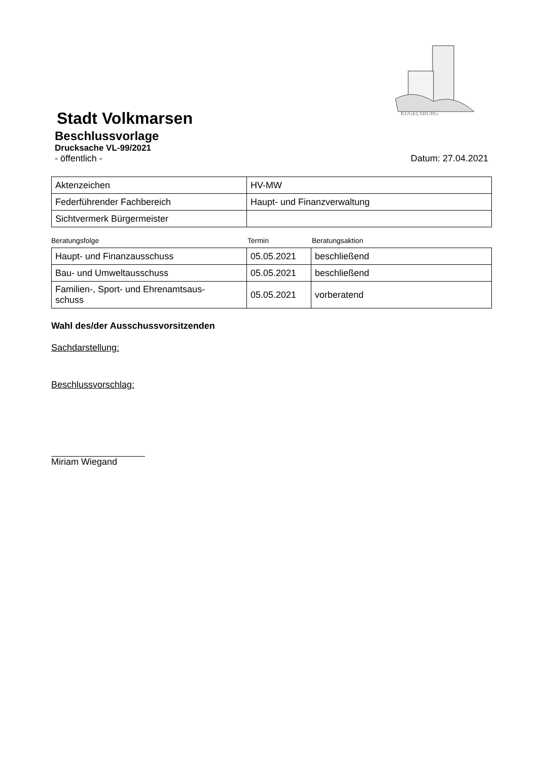KUGELSBURG
Stadt Volkmarsen
Beschlussvorlage
Drucksache VL-99/2021
- öffentlich - Datum: 27.04.2021
| Aktenzeichen | HV-MW |
| Federführender Fachbereich | Haupt- und Finanzverwaltung |
| Sichtvermerk Bürgermeister | |
Beratungsfolge Termin Beratungsaktion
| Haupt- und Finanzausschuss | 05.05.2021 | beschließend |
| Bau- und Umweltausschuss | 05.05.2021 | beschließend |
| Familien-, Sport- und Ehrenamtsaus- schuss | 05.05.2021 | vorberatend |
Wahl des/der Ausschussvorsitzenden
Sachdarstellung:
Beschlussvorschlag:
Miriam Wiegand